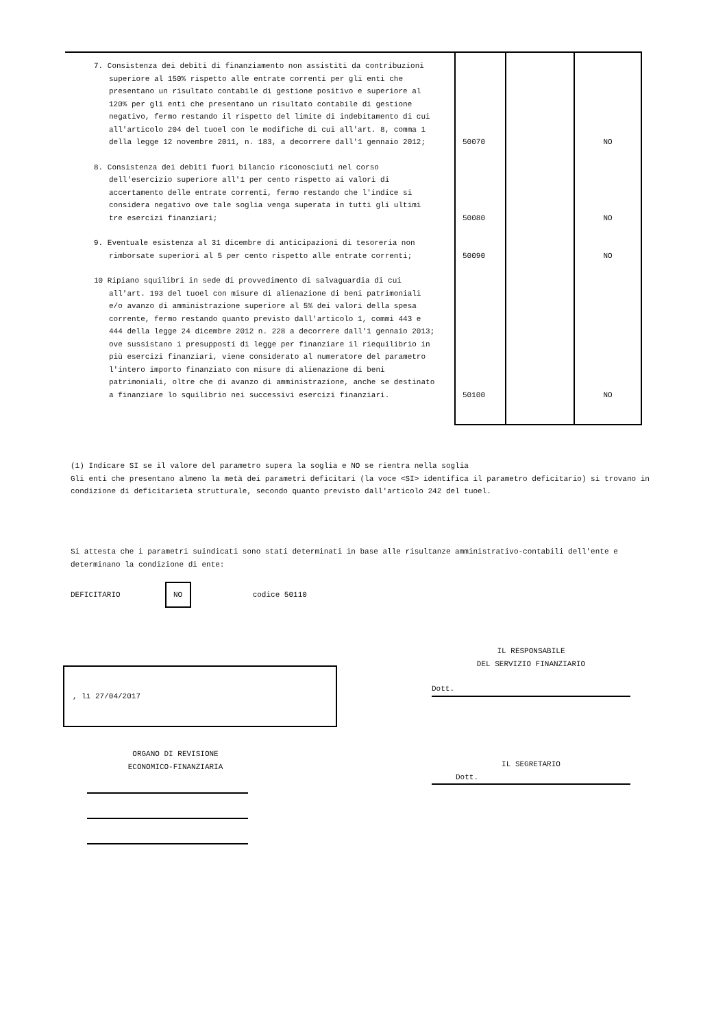| 7. Consistenza dei debiti di finanziamento non assistiti da contribuzioni superiore al 150% rispetto alle entrate correnti per gli enti che presentano un risultato contabile di gestione positivo e superiore al 120% per gli enti che presentano un risultato contabile di gestione negativo, fermo restando il rispetto del limite di indebitamento di cui all'articolo 204 del tuoel con le modifiche di cui all'art. 8, comma 1 della legge 12 novembre 2011, n. 183, a decorrere dall'1 gennaio 2012; | 50070 | | NO |
| 8. Consistenza dei debiti fuori bilancio riconosciuti nel corso dell'esercizio superiore all'1 per cento rispetto ai valori di accertamento delle entrate correnti, fermo restando che l'indice si considera negativo ove tale soglia venga superata in tutti gli ultimi tre esercizi finanziari; | 50080 | | NO |
| 9. Eventuale esistenza al 31 dicembre di anticipazioni di tesoreria non rimborsate superiori al 5 per cento rispetto alle entrate correnti; | 50090 | | NO |
| 10 Ripiano squilibri in sede di provvedimento di salvaguardia di cui all'art. 193 del tuoel con misure di alienazione di beni patrimoniali e/o avanzo di amministrazione superiore al 5% dei valori della spesa corrente, fermo restando quanto previsto dall'articolo 1, commi 443 e 444 della legge 24 dicembre 2012 n. 228 a decorrere dall'1 gennaio 2013; ove sussistano i presupposti di legge per finanziare il riequilibrio in più esercizi finanziari, viene considerato al numeratore del parametro l'intero importo finanziato con misure di alienazione di beni patrimoniali, oltre che di avanzo di amministrazione, anche se destinato a finanziare lo squilibrio nei successivi esercizi finanziari. | 50100 | | NO |
(1) Indicare SI se il valore del parametro supera la soglia e NO se rientra nella soglia
Gli enti che presentano almeno la metà dei parametri deficitari (la voce <SI> identifica il parametro deficitario) si trovano in condizione di deficitarietà strutturale, secondo quanto previsto dall'articolo 242 del tuoel.
Si attesta che i parametri suindicati sono stati determinati in base alle risultanze amministrativo-contabili dell'ente e determinano la condizione di ente:
DEFICITARIO
NO
codice 50110
IL RESPONSABILE
DEL SERVIZIO FINANZIARIO
Dott.
, lì 27/04/2017
ORGANO DI REVISIONE
ECONOMICO-FINANZIARIA
IL SEGRETARIO
Dott.